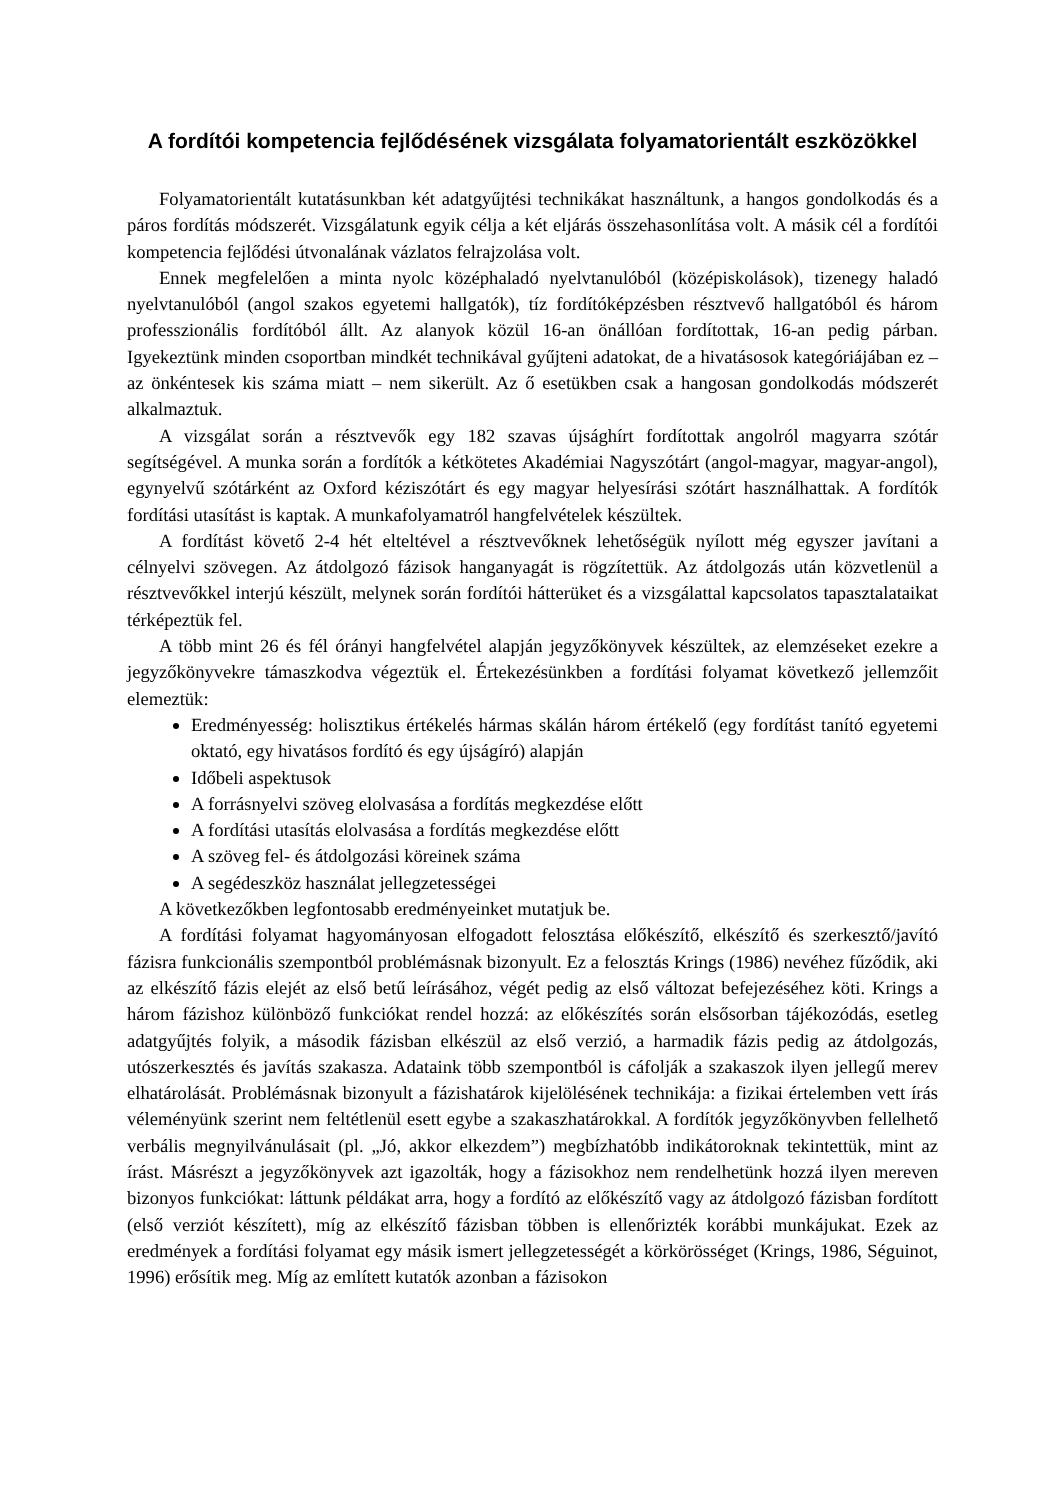A fordítói kompetencia fejlődésének vizsgálata folyamatorientált eszközökkel
Folyamatorientált kutatásunkban két adatgyűjtési technikákat használtunk, a hangos gondolkodás és a páros fordítás módszerét. Vizsgálatunk egyik célja a két eljárás összehasonlítása volt. A másik cél a fordítói kompetencia fejlődési útvonalának vázlatos felrajzolása volt.
Ennek megfelelően a minta nyolc középhaladó nyelvtanulóból (középiskolások), tizenegy haladó nyelvtanulóból (angol szakos egyetemi hallgatók), tíz fordítóképzésben résztvevő hallgatóból és három professzionális fordítóból állt. Az alanyok közül 16-an önállóan fordítottak, 16-an pedig párban. Igyekeztünk minden csoportban mindkét technikával gyűjteni adatokat, de a hivatásosok kategóriájában ez – az önkéntesek kis száma miatt – nem sikerült. Az ő esetükben csak a hangosan gondolkodás módszerét alkalmaztuk.
A vizsgálat során a résztvevők egy 182 szavas újsághírt fordítottak angolról magyarra szótár segítségével. A munka során a fordítók a kétkötetes Akadémiai Nagyszótárt (angol-magyar, magyar-angol), egynyelvű szótárként az Oxford kéziszótárt és egy magyar helyesírási szótárt használhattak. A fordítók fordítási utasítást is kaptak. A munkafolyamatról hangfelvételek készültek.
A fordítást követő 2-4 hét elteltével a résztvevőknek lehetőségük nyílott még egyszer javítani a célnyelvi szövegen. Az átdolgozó fázisok hanganyagát is rögzítettük. Az átdolgozás után közvetlenül a résztvevőkkel interjú készült, melynek során fordítói hátterüket és a vizsgálattal kapcsolatos tapasztalataikat térképeztük fel.
A több mint 26 és fél órányi hangfelvétel alapján jegyzőkönyvek készültek, az elemzéseket ezekre a jegyzőkönyvekre támaszkodva végeztük el. Értekezésünkben a fordítási folyamat következő jellemzőit elemeztük:
Eredményesség: holisztikus értékelés hármas skálán három értékelő (egy fordítást tanító egyetemi oktató, egy hivatásos fordító és egy újságíró) alapján
Időbeli aspektusok
A forrásnyelvi szöveg elolvasása a fordítás megkezdése előtt
A fordítási utasítás elolvasása a fordítás megkezdése előtt
A szöveg fel- és átdolgozási köreinek száma
A segédeszköz használat jellegzetességei
A következőkben legfontosabb eredményeinket mutatjuk be.
A fordítási folyamat hagyományosan elfogadott felosztása előkészítő, elkészítő és szerkesztő/javító fázisra funkcionális szempontból problémásnak bizonyult. Ez a felosztás Krings (1986) nevéhez fűződik, aki az elkészítő fázis elejét az első betű leírásához, végét pedig az első változat befejezéséhez köti. Krings a három fázishoz különböző funkciókat rendel hozzá: az előkészítés során elsősorban tájékozódás, esetleg adatgyűjtés folyik, a második fázisban elkészül az első verzió, a harmadik fázis pedig az átdolgozás, utószerkesztés és javítás szakasza. Adataink több szempontból is cáfolják a szakaszok ilyen jellegű merev elhatárolását. Problémásnak bizonyult a fázishatárok kijelölésének technikája: a fizikai értelemben vett írás véleményünk szerint nem feltétlenül esett egybe a szakaszhatárokkal. A fordítók jegyzőkönyvben fellelhető verbális megnyilvánulásait (pl. „Jó, akkor elkezdem”) megbízhatóbb indikátoroknak tekintettük, mint az írást. Másrészt a jegyzőkönyvek azt igazolták, hogy a fázisokhoz nem rendelhetünk hozzá ilyen mereven bizonyos funkciókat: láttunk példákat arra, hogy a fordító az előkészítő vagy az átdolgozó fázisban fordított (első verziót készített), míg az elkészítő fázisban többen is ellenőrizték korábbi munkájukat. Ezek az eredmények a fordítási folyamat egy másik ismert jellegzetességét a körkörösséget (Krings, 1986, Séguinot, 1996) erősítik meg. Míg az említett kutatók azonban a fázisokon